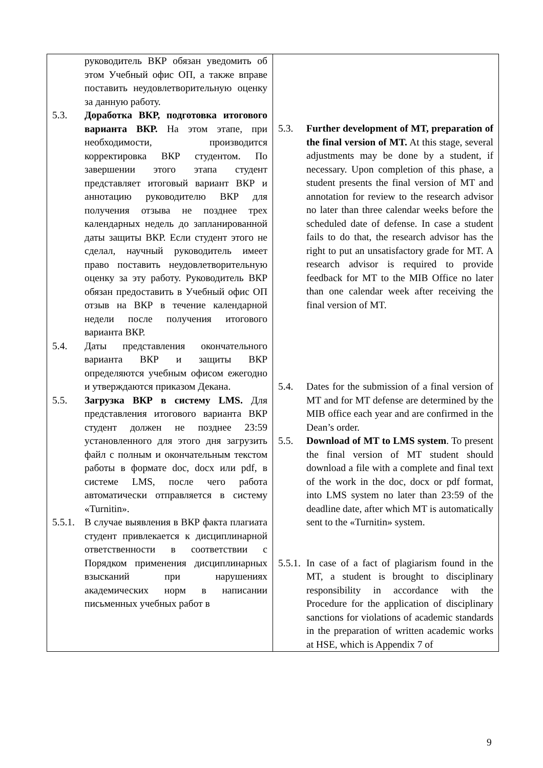| руководитель ВКР обязан уведомить об этом Учебный офис ОП, а также вправе поставить неудовлетворительную оценку за данную работу. 5.3. Доработка ВКР, подготовка итогового варианта ВКР. На этом этапе, при необходимости, производится корректировка ВКР студентом. По завершении этого этапа студент представляет итоговый вариант ВКР и аннотацию руководителю ВКР для получения отзыва не позднее трех календарных недель до запланированной даты защиты ВКР. Если студент этого не сделал, научный руководитель имеет право поставить неудовлетворительную оценку за эту работу. Руководитель ВКР обязан предоставить в Учебный офис ОП отзыв на ВКР в течение календарной недели после получения итогового варианта ВКР. 5.4. Даты представления окончательного варианта ВКР и защиты ВКР определяются учебным офисом ежегодно и утверждаются приказом Декана. 5.5. Загрузка ВКР в систему LMS. Для представления итогового варианта ВКР студент должен не позднее 23:59 установленного для этого дня загрузить файл с полным и окончательным текстом работы в формате doc, docx или pdf, в системе LMS, после чего работа автоматически отправляется в систему «Turnitin». 5.5.1. В случае выявления в ВКР факта плагиата студент привлекается к дисциплинарной ответственности в соответствии с Порядком применения дисциплинарных взысканий при нарушениях академических норм в написании письменных учебных работ в | 5.3. Further development of MT, preparation of the final version of MT. At this stage, several adjustments may be done by a student, if necessary. Upon completion of this phase, a student presents the final version of MT and annotation for review to the research advisor no later than three calendar weeks before the scheduled date of defense. In case a student fails to do that, the research advisor has the right to put an unsatisfactory grade for MT. A research advisor is required to provide feedback for MT to the MIB Office no later than one calendar week after receiving the final version of MT. 5.4. Dates for the submission of a final version of MT and for MT defense are determined by the MIB office each year and are confirmed in the Dean’s order. 5.5. Download of MT to LMS system . To present the final version of MT student should download a file with a complete and final text of the work in the doc, docx or pdf format, into LMS system no later than 23:59 of the deadline date, after which MT is automatically sent to the «Turnitin» system. 5.5.1. In case of a fact of plagiarism found in the MT, a student is brought to disciplinary responsibility in accordance with the Procedure for the application of disciplinary sanctions for violations of academic standards in the preparation of written academic works at HSE, which is Appendix 7 of |
9